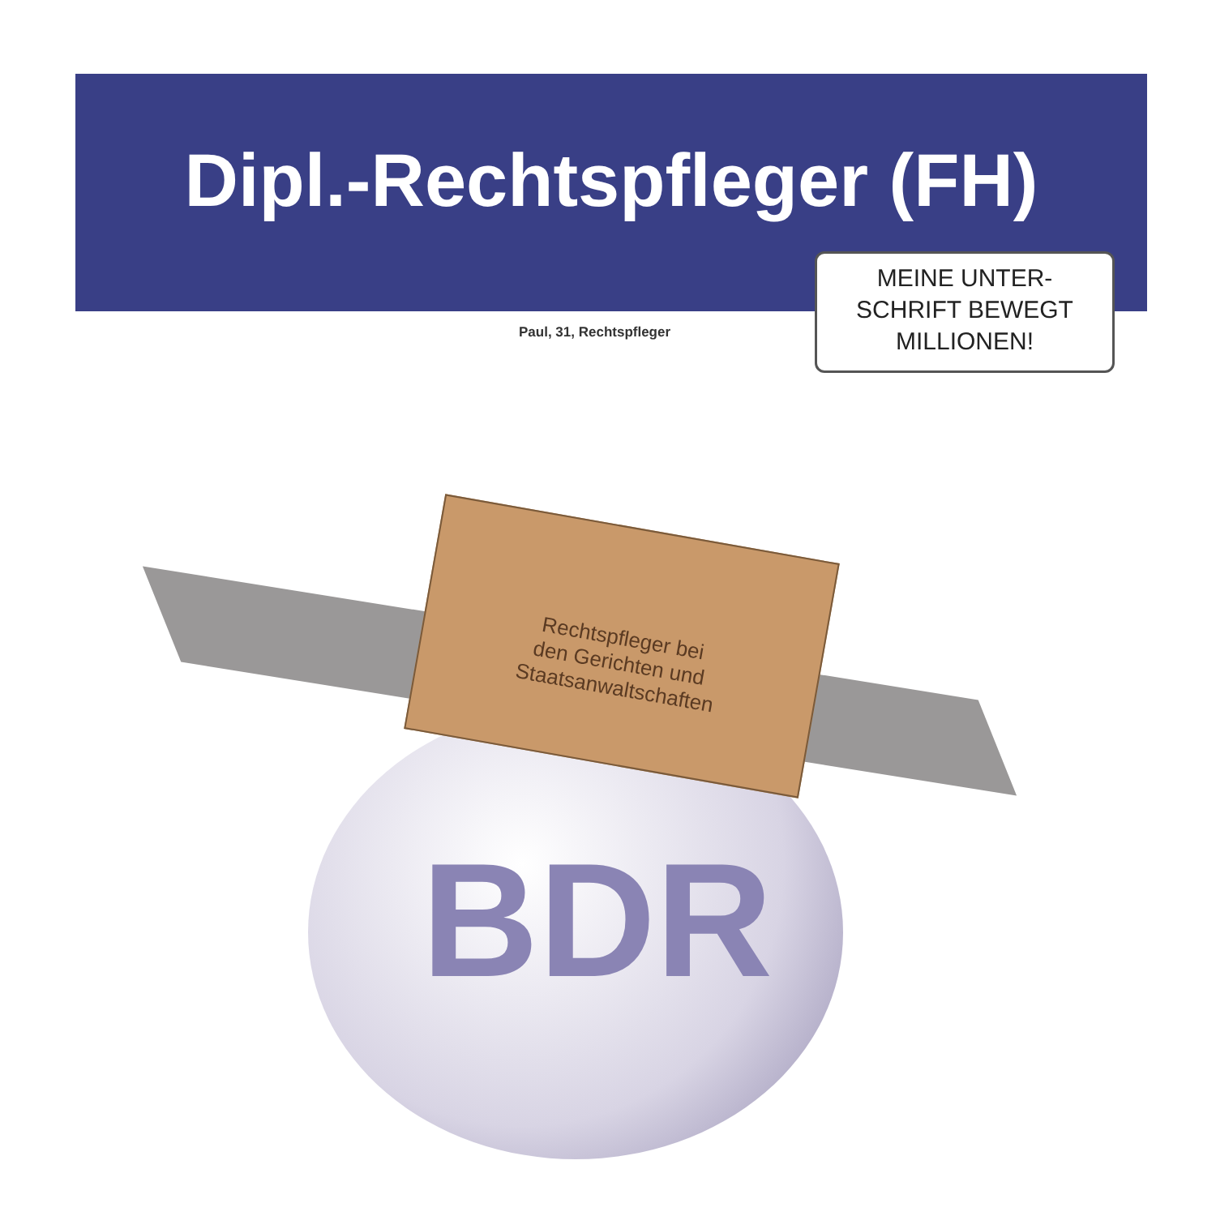Dipl.-Rechtspfleger (FH)
MEINE UNTER-
SCHRIFT BEWEGT
MILLIONEN!
Paul, 31, Rechtspfleger
BDR
Rechtspfleger bei
den Gerichten und
Staatsanwaltschaften